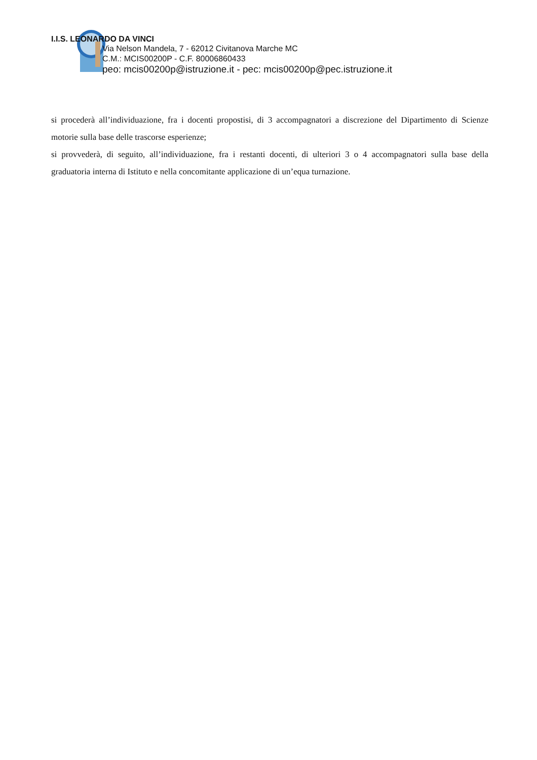I.I.S. LEONARDO DA VINCI
Via Nelson Mandela, 7 - 62012 Civitanova Marche MC
C.M.: MCIS00200P - C.F. 80006860433
peo: mcis00200p@istruzione.it - pec: mcis00200p@pec.istruzione.it
si procederà all’individuazione, fra i docenti propostisi, di 3 accompagnatori a discrezione del Dipartimento di Scienze motorie sulla base delle trascorse esperienze;
si provvederà, di seguito, all’individuazione, fra i restanti docenti, di ulteriori 3 o 4 accompagnatori sulla base della graduatoria interna di Istituto e nella concomitante applicazione di un’equa turnazione.